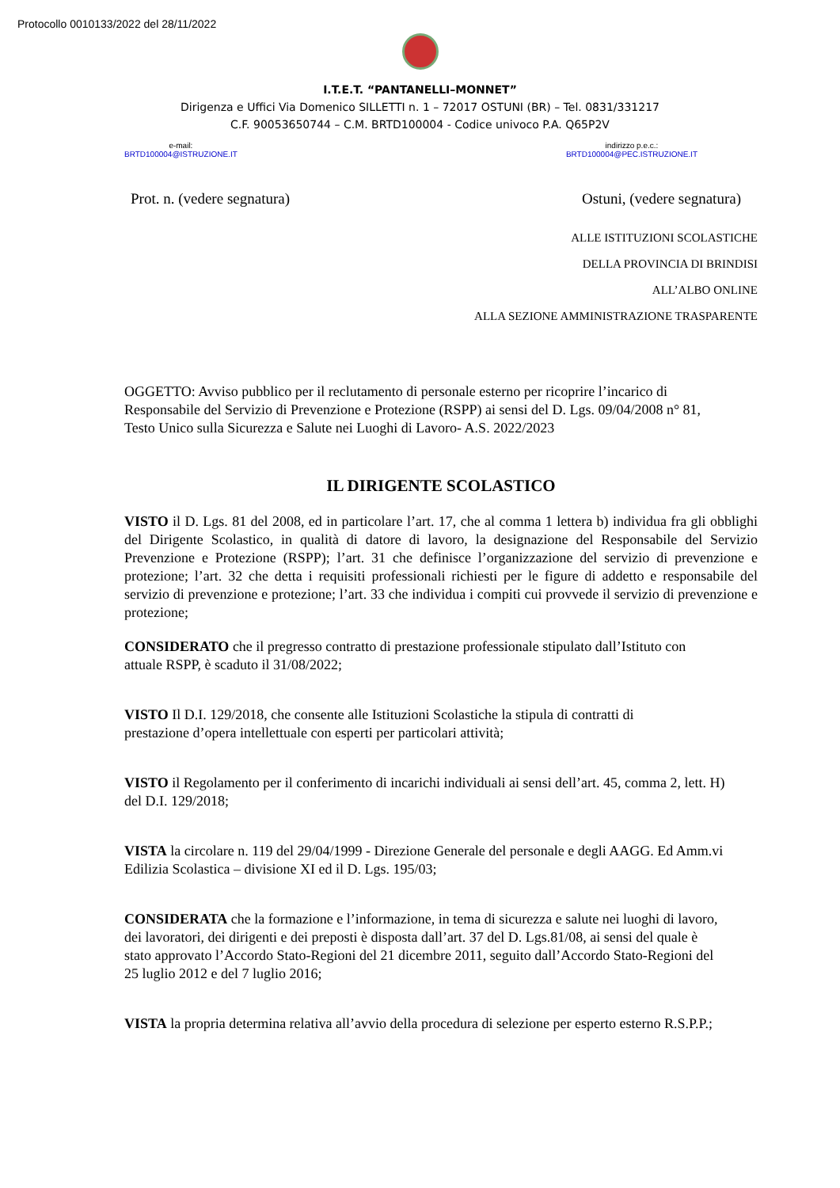Protocollo 0010133/2022 del 28/11/2022
I.T.E.T. “PANTANELLI–MONNET”
Dirigenza e Uffici Via Domenico SILLETTI n. 1 – 72017 OSTUNI (BR) – Tel. 0831/331217
C.F. 90053650744 – C.M. BRTD100004 - Codice univoco P.A. Q65P2V
e-mail:
BRTD100004@ISTRUZIONE.IT
indirizzo p.e.c.:
BRTD100004@PEC.ISTRUZIONE.IT
Prot. n. (vedere segnatura) Ostuni, (vedere segnatura)
ALLE ISTITUZIONI SCOLASTICHE
DELLA PROVINCIA DI BRINDISI
ALL’ALBO ONLINE
ALLA SEZIONE AMMINISTRAZIONE TRASPARENTE
OGGETTO: Avviso pubblico per il reclutamento di personale esterno per ricoprire l’incarico di Responsabile del Servizio di Prevenzione e Protezione (RSPP) ai sensi del D. Lgs. 09/04/2008 n° 81, Testo Unico sulla Sicurezza e Salute nei Luoghi di Lavoro- A.S. 2022/2023
IL DIRIGENTE SCOLASTICO
VISTO il D. Lgs. 81 del 2008, ed in particolare l’art. 17, che al comma 1 lettera b) individua fra gli obblighi del Dirigente Scolastico, in qualità di datore di lavoro, la designazione del Responsabile del Servizio Prevenzione e Protezione (RSPP); l’art. 31 che definisce l’organizzazione del servizio di prevenzione e protezione; l’art. 32 che detta i requisiti professionali richiesti per le figure di addetto e responsabile del servizio di prevenzione e protezione; l’art. 33 che individua i compiti cui provvede il servizio di prevenzione e protezione;
CONSIDERATO che il pregresso contratto di prestazione professionale stipulato dall’Istituto con attuale RSPP, è scaduto il 31/08/2022;
VISTO Il D.I. 129/2018, che consente alle Istituzioni Scolastiche la stipula di contratti di prestazione d’opera intellettuale con esperti per particolari attività;
VISTO il Regolamento per il conferimento di incarichi individuali ai sensi dell’art. 45, comma 2, lett. H) del D.I. 129/2018;
VISTA la circolare n. 119 del 29/04/1999 - Direzione Generale del personale e degli AAGG. Ed Amm.vi Edilizia Scolastica – divisione XI ed il D. Lgs. 195/03;
CONSIDERATA che la formazione e l’informazione, in tema di sicurezza e salute nei luoghi di lavoro, dei lavoratori, dei dirigenti e dei preposti è disposta dall’art. 37 del D. Lgs.81/08, ai sensi del quale è stato approvato l’Accordo Stato-Regioni del 21 dicembre 2011, seguito dall’Accordo Stato-Regioni del 25 luglio 2012 e del 7 luglio 2016;
VISTA la propria determina relativa all’avvio della procedura di selezione per esperto esterno R.S.P.P.;